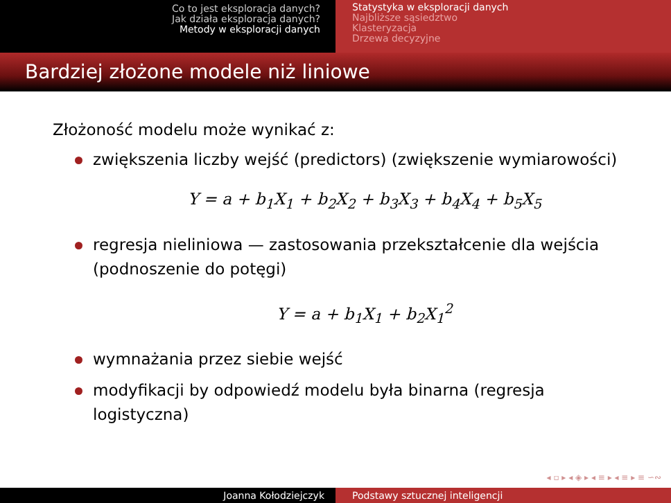Co to jest eksploracja danych?
Jak działa eksploracja danych?
Metody w eksploracji danych
Statystyka w eksploracji danych
Najbliższe sąsiedztwo
Klasteryzacja
Drzewa decyzyjne
Bardziej złożone modele niż liniowe
Złożoność modelu może wynikać z:
zwiększenia liczby wejść (predictors) (zwiększenie wymiarowości)
Y = a + b<sub>1</sub>X<sub>1</sub> + b<sub>2</sub>X<sub>2</sub> + b<sub>3</sub>X<sub>3</sub> + b<sub>4</sub>X<sub>4</sub> + b<sub>5</sub>X<sub>5</sub>
regresja nieliniowa — zastosowania przekształcenie dla wejścia (podnoszenie do potęgi)
Y = a + b<sub>1</sub>X<sub>1</sub> + b<sub>2</sub>X<sub>1</sub><sup>2</sup>
wymnażania przez siebie wejść
modyfikacji by odpowiedź modelu była binarna (regresja logistyczna)
◂ ▫ ▸ ◂ ◈ ▸ ◂ ≡ ▸ ◂ ≡ ▸ ≡ ∽∾
Joanna Kołodziejczyk Podstawy sztucznej inteligencji